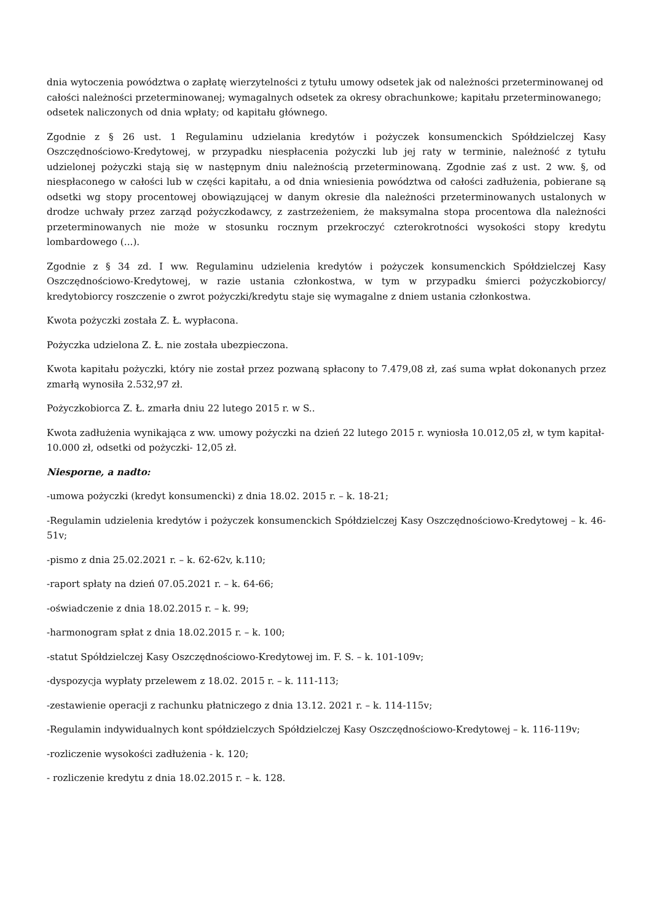dnia wytoczenia powództwa o zapłatę wierzytelności z tytułu umowy odsetek jak od należności przeterminowanej od całości należności przeterminowanej; wymagalnych odsetek za okresy obrachunkowe; kapitału przeterminowanego; odsetek naliczonych od dnia wpłaty; od kapitału głównego.
Zgodnie z § 26 ust. 1 Regulaminu udzielania kredytów i pożyczek konsumenckich Spółdzielczej Kasy Oszczędnościowo-Kredytowej, w przypadku niespłacenia pożyczki lub jej raty w terminie, należność z tytułu udzielonej pożyczki stają się w następnym dniu należnością przeterminowaną. Zgodnie zaś z ust. 2 ww. §, od niespłaconego w całości lub w części kapitału, a od dnia wniesienia powództwa od całości zadłużenia, pobierane są odsetki wg stopy procentowej obowiązującej w danym okresie dla należności przeterminowanych ustalonych w drodze uchwały przez zarząd pożyczkodawcy, z zastrzeżeniem, że maksymalna stopa procentowa dla należności przeterminowanych nie może w stosunku rocznym przekroczyć czterokrotności wysokości stopy kredytu lombardowego (...).
Zgodnie z § 34 zd. I ww. Regulaminu udzielenia kredytów i pożyczek konsumenckich Spółdzielczej Kasy Oszczędnościowo-Kredytowej, w razie ustania członkostwa, w tym w przypadku śmierci pożyczkobiorcy/ kredytobiorcy roszczenie o zwrot pożyczki/kredytu staje się wymagalne z dniem ustania członkostwa.
Kwota pożyczki została Z. Ł. wypłacona.
Pożyczka udzielona Z. Ł. nie została ubezpieczona.
Kwota kapitału pożyczki, który nie został przez pozwaną spłacony to 7.479,08 zł, zaś suma wpłat dokonanych przez zmarłą wynosiła 2.532,97 zł.
Pożyczkobiorca Z. Ł. zmarła dniu 22 lutego 2015 r. w S..
Kwota zadłużenia wynikająca z ww. umowy pożyczki na dzień 22 lutego 2015 r. wyniosła 10.012,05 zł, w tym kapitał- 10.000 zł, odsetki od pożyczki- 12,05 zł.
Niesporne, a nadto:
-umowa pożyczki (kredyt konsumencki) z dnia 18.02. 2015 r. – k. 18-21;
-Regulamin udzielenia kredytów i pożyczek konsumenckich Spółdzielczej Kasy Oszczędnościowo-Kredytowej – k. 46-51v;
-pismo z dnia 25.02.2021 r. – k. 62-62v, k.110;
-raport spłaty na dzień 07.05.2021 r. – k. 64-66;
-oświadczenie z dnia 18.02.2015 r. – k. 99;
-harmonogram spłat z dnia 18.02.2015 r. – k. 100;
-statut Spółdzielczej Kasy Oszczędnościowo-Kredytowej im. F. S. – k. 101-109v;
-dyspozycja wypłaty przelewem z 18.02. 2015 r. – k. 111-113;
-zestawienie operacji z rachunku płatniczego z dnia 13.12. 2021 r. – k. 114-115v;
-Regulamin indywidualnych kont spółdzielczych Spółdzielczej Kasy Oszczędnościowo-Kredytowej – k. 116-119v;
-rozliczenie wysokości zadłużenia - k. 120;
- rozliczenie kredytu z dnia 18.02.2015 r. – k. 128.